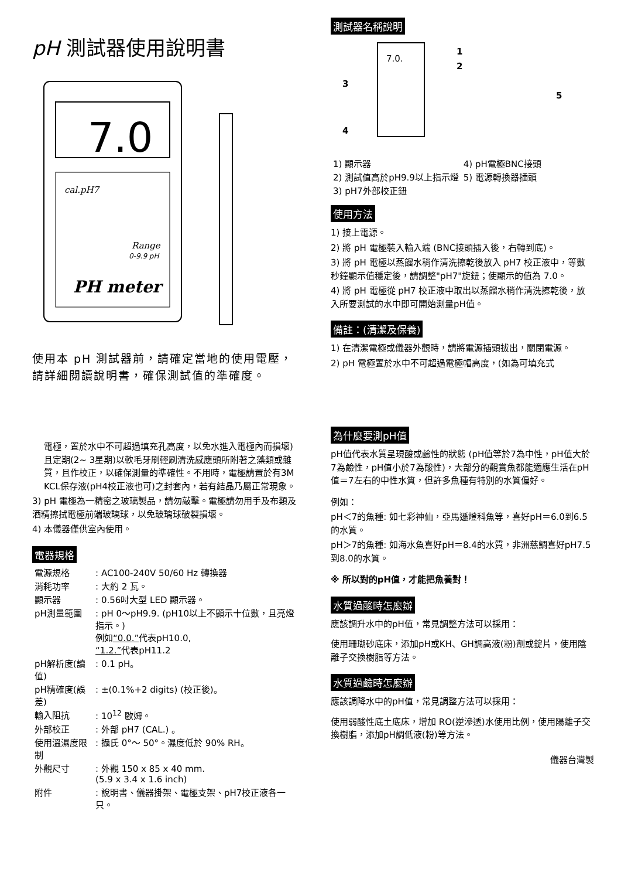pH 測試器使用說明書
7.0
cal.pH7
Range
0-9.9 pH
PH meter
使用本 pH 測試器前，請確定當地的使用電壓，
請詳細閱讀說明書，確保測試值的準確度。
電極，置於水中不可超過填充孔高度，以免水進入電極內而損壞)且定期(2~ 3星期)以軟毛牙刷輕刷清洗感應頭所附著之藻類或雜質，且作校正，以確保測量的準確性。不用時，電極請置於有3M KCL保存液(pH4校正液也可)之封套內，若有結晶乃屬正常現象。
3) pH 電極為一精密之玻璃製品，請勿敲擊。電極請勿用手及布類及酒精擦拭電極前端玻璃球，以免玻璃球破裂損壞。
4) 本儀器僅供室內使用。
電器規格
| 電源規格 | : AC100-240V 50/60 Hz 轉換器 |
| 消耗功率 | : 大約 2 瓦。 |
| 顯示器 | : 0.56吋大型 LED 顯示器。 |
| pH測量範圍 | : pH 0～pH9.9. (pH10以上不顯示十位數，且亮燈指示。) 例如 “0.0.” 代表pH10.0, “1.2.” 代表pH11.2 |
| pH解析度(讀值) | : 0.1 pH。 |
| pH精確度(誤差) | : ±(0.1%+2 digits) (校正後)。 |
| 輸入阻抗 | : 10<sup>12</sup> 歐姆。 |
| 外部校正 | : 外部 pH7 (CAL.) 。 |
| 使用溫濕度限制 | : 攝氏 0°～ 50°。濕度低於 90% RH。 |
| 外觀尺寸 | : 外觀 150 x 85 x 40 mm. (5.9 x 3.4 x 1.6 inch) |
| 附件 | : 說明書、儀器掛架、電極支架、pH7校正液各一只。 |
測試器名稱說明
7.0.
1
2
3
4
5
| 1) 顯示器 | 4) pH電極BNC接頭 |
| 2) 測試值高於pH9.9以上指示燈 | 5) 電源轉換器插頭 |
| 3) pH7外部校正鈕 | |
使用方法
1) 接上電源。
2) 將 pH 電極裝入輸入端 (BNC接頭插入後，右轉到底)。
3) 將 pH 電極以蒸餾水稍作清洗擦乾後放入 pH7 校正液中，等數秒鐘顯示值穩定後，請調整"pH7"旋鈕；使顯示的值為 7.0。
4) 將 pH 電極從 pH7 校正液中取出以蒸餾水稍作清洗擦乾後，放入所要測試的水中即可開始測量pH值。
備註：(清潔及保養)
1) 在清潔電極或儀器外觀時，請將電源插頭拔出，關閉電源。
2) pH 電極置於水中不可超過電極帽高度，(如為可填充式
為什麼要測pH值
pH值代表水質呈現酸或鹼性的狀態 (pH值等於7為中性，pH值大於7為鹼性，pH值小於7為酸性)，大部分的觀賞魚都能適應生活在pH值＝7左右的中性水質，但許多魚種有特別的水質偏好。
例如：
pH＜7的魚種: 如七彩神仙，亞馬遜燈科魚等，喜好pH＝6.0到6.5的水質。
pH＞7的魚種: 如海水魚喜好pH＝8.4的水質，非洲慈鯛喜好pH7.5到8.0的水質。
※ 所以對的pH值，才能把魚養對！
水質過酸時怎麼辦
應該調升水中的pH值，常見調整方法可以採用：
使用珊瑚砂底床，添加pH或KH、GH調高液(粉)劑或錠片，使用陰離子交換樹脂等方法。
水質過鹼時怎麼辦
應該調降水中的pH值，常見調整方法可以採用：
使用弱酸性底土底床，增加 RO(逆滲透)水使用比例，使用陽離子交換樹脂，添加pH調低液(粉)等方法。
儀器台灣製